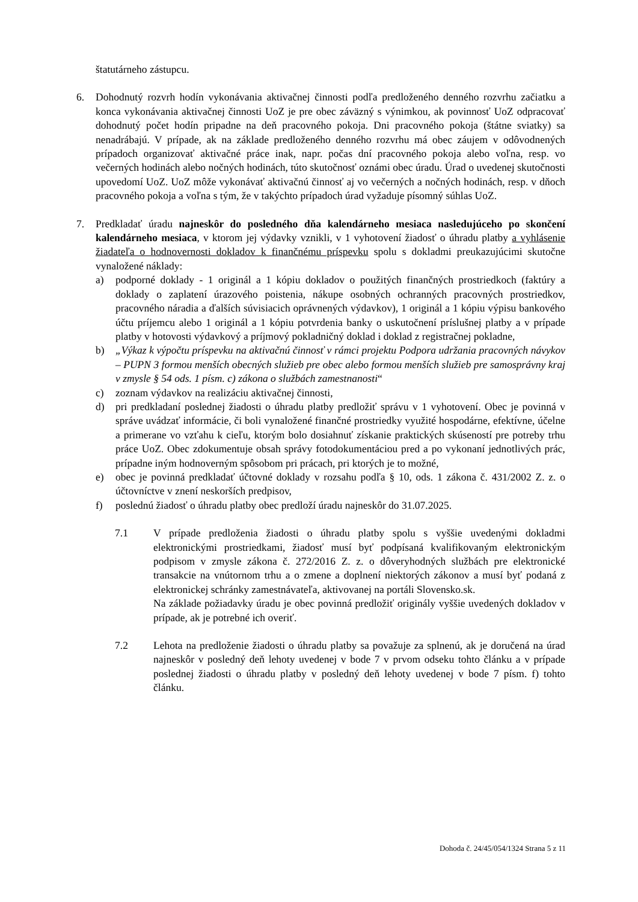štatutárneho zástupcu.
6. Dohodnutý rozvrh hodín vykonávania aktivačnej činnosti podľa predloženého denného rozvrhu začiatku a konca vykonávania aktivačnej činnosti UoZ je pre obec záväzný s výnimkou, ak povinnosť UoZ odpracovať dohodnutý počet hodín pripadne na deň pracovného pokoja. Dni pracovného pokoja (štátne sviatky) sa nenadrábajú. V prípade, ak na základe predloženého denného rozvrhu má obec záujem v odôvodnených prípadoch organizovať aktivačné práce inak, napr. počas dní pracovného pokoja alebo voľna, resp. vo večerných hodinách alebo nočných hodinách, túto skutočnosť oznámi obec úradu. Úrad o uvedenej skutočnosti upovedomí UoZ. UoZ môže vykonávať aktivačnú činnosť aj vo večerných a nočných hodinách, resp. v dňoch pracovného pokoja a voľna s tým, že v takýchto prípadoch úrad vyžaduje písomný súhlas UoZ.
7. Predkladať úradu najneskôr do posledného dňa kalendárneho mesiaca nasledujúceho po skončení kalendárneho mesiaca, v ktorom jej výdavky vznikli, v 1 vyhotovení žiadosť o úhradu platby a vyhlásenie žiadateľa o hodnovernosti dokladov k finančnému príspevku spolu s dokladmi preukazujúcimi skutočne vynaložené náklady:
a) podporné doklady - 1 originál a 1 kópiu dokladov o použitých finančných prostriedkoch (faktúry a doklady o zaplatení úrazového poistenia, nákupe osobných ochranných pracovných prostriedkov, pracovného náradia a ďalších súvisiacich oprávnených výdavkov), 1 originál a 1 kópiu výpisu bankového účtu príjemcu alebo 1 originál a 1 kópiu potvrdenia banky o uskutočnení príslušnej platby a v prípade platby v hotovosti výdavkový a príjmový pokladničný doklad i doklad z registračnej pokladne,
b) „Výkaz k výpočtu príspevku na aktivačnú činnosť v rámci projektu Podpora udržania pracovných návykov – PUPN 3 formou menších obecných služieb pre obec alebo formou menších služieb pre samosprávny kraj v zmysle § 54 ods. 1 písm. c) zákona o službách zamestnanosti“
c) zoznam výdavkov na realizáciu aktivačnej činnosti,
d) pri predkladaní poslednej žiadosti o úhradu platby predložiť správu v 1 vyhotovení. Obec je povinná v správe uvádzať informácie, či boli vynaložené finančné prostriedky využité hospodárne, efektívne, účelne a primerane vo vzťahu k cieľu, ktorým bolo dosiahnuť získanie praktických skúseností pre potreby trhu práce UoZ. Obec zdokumentuje obsah správy fotodokumentáciou pred a po vykonaní jednotlivých prác, prípadne iným hodnoverným spôsobom pri prácach, pri ktorých je to možné,
e) obec je povinná predkladať účtovné doklady v rozsahu podľa § 10, ods. 1 zákona č. 431/2002 Z. z. o účtovníctve v znení neskorších predpisov,
f) poslednú žiadosť o úhradu platby obec predloží úradu najneskôr do 31.07.2025.
7.1 V prípade predloženia žiadosti o úhradu platby spolu s vyššie uvedenými dokladmi elektronickými prostriedkami, žiadosť musí byť podpísaná kvalifikovaným elektronickým podpisom v zmysle zákona č. 272/2016 Z. z. o dôveryhodných službách pre elektronické transakcie na vnútornom trhu a o zmene a doplnení niektorých zákonov a musí byť podaná z elektronickej schránky zamestnávateľa, aktivovanej na portáli Slovensko.sk.
Na základe požiadavky úradu je obec povinná predložiť originály vyššie uvedených dokladov v prípade, ak je potrebné ich overiť.
7.2 Lehota na predloženie žiadosti o úhradu platby sa považuje za splnenú, ak je doručená na úrad najneskôr v posledný deň lehoty uvedenej v bode 7 v prvom odseku tohto článku a v prípade poslednej žiadosti o úhradu platby v posledný deň lehoty uvedenej v bode 7 písm. f) tohto článku.
Dohoda č. 24/45/054/1324 Strana 5 z 11